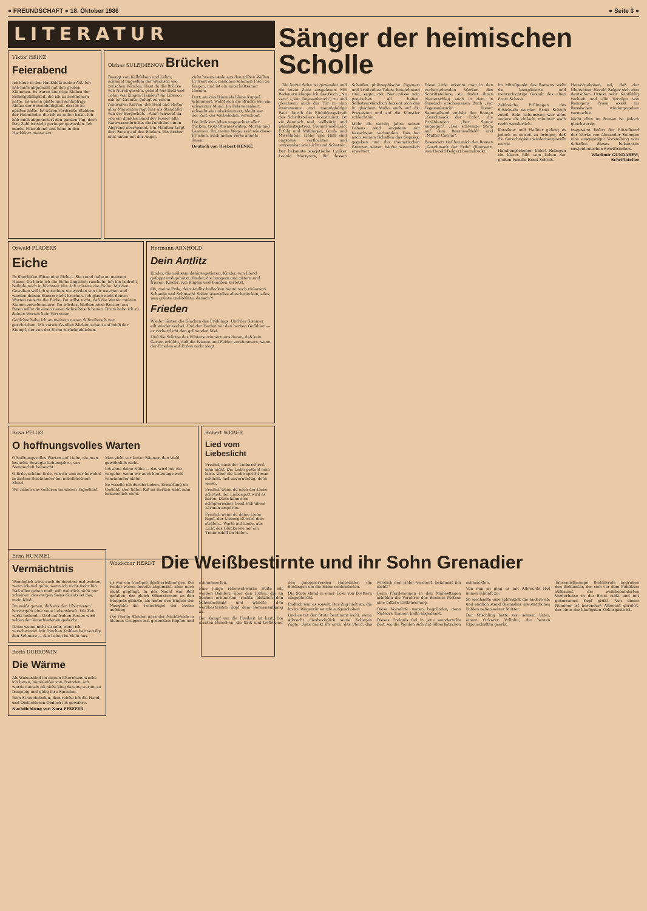● FREUNDSCHAFT ● 18. Oktober 1986 ● Seite 3 ●
LITERATUR
Viktor HEINZ
Feierabend
Ich haue in den Hackklotz meine Axt. Ich hab mich abgemüht mit den groben Stämmen. Es waren knorrige Kloben der Selbstgefälligkeit, die ich zu zerkleinern hatte. Es waren glatte und schlüpfrige Klötze der Scheinheiligkeit, die ich zu spalten hatte. Es waren verdrehte Stubben der Heimtücke, die ich zu roden hatte. Ich hab mich abgerackert den ganzen Tag, doch ihre Zahl ist nicht geringer geworden. Ich mache Feierabend und haue in den Hackklotz meine Axt.
Olshas SULEJMENOW Brücken
Beengt von Kalkfelsen und Lehm, schäumt ungestüm der Wachsch wie zwischen Wänden. Hast du die Brücke von Nurek gesehn, gebaut aus Holz und Lehm von klugen Händen? Im Libanon sah ich Granite, gefügt zu einem römischen Karree, der Held und Reiter aller Maroniten ragt hier als Standbild von der Bergeshöh... Auch schwebt da wie ein dunkles Band der Römer alte Karawanenbrücke, die furchtlos einen Abgrund überspannt. Ein Maultier trägt dort Reisig auf den Rücken. Ein Araber sitzt unten mit der Angel,
zieht braune Aale aus den trüben Wellen. Er freut sich, manchen schönen Fisch zu fangen, und ist ein unterhaltsamer Geselle.
Dort, wo des Himmels blaue Kuppel schimmert, wölbt sich die Brücke wie ein schwarzer Mond. Im Fels verankert, schwebt sie unbekümmert, bleibt von der Zeit, der wirbelnden, verschont.
Die Brücken leben ungeachtet aller Tücken, trotz Sturmeswüten, Muren und Lawinen. Ihr, meine Wege, seid wie diese Brücken, auch meine Verse ähneln ihnen.
Deutsch von Herbert HENKE
Oswald PLADERS
Eiche
Es überliefen Blitze eine Eiche... Sie stand nahe an meinem Hause. Da hörte ich die Eiche ängstlich rascheln: Ich bin bedroht, befinde mich in höchster Not. Ich tröstete die Eiche: Mit den Gewalten will ich sprechen, sie werden von dir weichen und werden deinen Stamm nicht brechen. Ich glaub nicht deinen Worten rauscht die Eiche. Du willst nicht, daß die Wetter meinen Stamm zerschmettern. Du würdest bleiben ohne Bretter, aus ihnen willst du einen neuen Schreibtisch bauen. Drum habe ich zu deinen Worten kein Vertrauen.
Gedichte habe ich an meinem neuen Schreibtisch nun geschrieben. Mit vorwurfsvollen Blicken schaut auf mich der Stumpf, der von der Eiche zurückgeblieben.
Hermann ARNHOLD
Dein Antlitz
Kinder, die mühsam dahinvegetieren, Kinder, von Elend gefoppt und gehetzt. Kinder, die hungern und zittern und frieren, Kinder, von Kugeln und Bomben zerfetzt...
Oh, meine Erde, dein Antlitz beflecken heute noch vielerorts Schande und Schmach! Sollen Atompilze alles bedecken, alles, was grünte und blühte, danach?!
Frieden
Wieder läuten die Glocken des Frühlings. Und der Sommer eilt wieder vorbei. Und der Herbst mit den herben Gefühlen — er verherrlicht den grünenden Mai.
Und die Stürme des Winters erinnern uns daran, daß kein Garten erblüht, daß die Wiesen und Felder verkümmern, wenn der Frieden auf Erden nicht siegt.
Rosa PFLUG
O hoffnungsvolles Warten
O hoffnungsvolles Warten auf Liebe, die man braucht. Bewegte Lebensjahre, von Sommerluft behaucht.
O Erde, schöne Erde, von dir und mir bewohnt in zartem Beieinander bei nebelbleichem Mond.
Wir haben uns verloren im wirren Tageslicht.
Man sieht vor lauter Bäumen den Wald gewöhnlich nicht.
Ich ahne deine Nähe — das wird mir nie vergehn, wenn wir auch heutzutage weit voneinander stehn.
So wandle ich durchs Leben, Erwartung im Gesicht. Den tiefen Riß im Herzen sieht man bekanntlich nicht.
Robert WEBER
Lied vom Liebeslicht
Freund, nach der Liebe schreit man nicht. Die Liebe gesteht man leise. Über die Liebe spricht man schlicht, fast unvernünftig, doch weise.
Freund, wenn du nach der Liebe schreist, der Liebesgott wird es hören. Dann kann sein schöpferischer Geist sich übers Lärmen empören.
Freund, wenn du deine Liebe lügst, der Liebesgott wird dich strafen... Warte auf Liebe, aus Licht des Glücks wie auf ein Traumschiff im Hafen.
Sänger der heimischen Scholle
...Die letzte Seite ist gewendet und die letzte Zeile ausgelesen. Mit Bedauern klappe ich das Buch „Na sare" („Vor Tagesanbruch") zu und gleichsam auch die Tür in eine interessante und mannigfaltige Welt. Durch die Einbildungskraft des Schriftstellers konstruiert, ist sie dennoch real, vollblütig und wahrheitsgetreu; Freund und Leid, Erfolg und Mißlingen, Groß- und Missetaten, Liebe und Haß sind engstens verflochten und untrennbar wie Licht und Schatten.
Der bekannte sowjetische Lyriker Leonid Martynow, für dessen Schaffen philosophische Eigenart und kraftvolles Talent bezeichnend sind, sagte, der Poet müsse sein poetisches All haben. Selbstverständlich bezieht sich das in gleichem Maße auch auf die Prosaisten und auf die Künstler schlechthin.
Mehr als vierzig Jahre seines Lebens sind engstens mit Kasachstan verbunden. Das hat auch seinem Schaffen das Gepräge gegeben und die thematischen Grenzen seiner Werke wesentlich erweitert.
Diese Linie erkennt man in den vorhergehenden Werken des Schriftstellers, sie findet ihren Niederschlag auch in dem in Russisch erschienenen Buch „Vor Tagesanbruch". Dieser Sammelband enthält den Roman „Geschmack der Erde", die Erzählungen „Der Sonne entgegen", „Der schwarze Stein auf dem Baumwollfeld" und „Mutter Cäcilie".
Besonders tief hat mich der Roman „Geschmack der Erde" (übersetzt von Herold Belger) beeindruckt.
Im Mittelpunkt des Romans steht die komplizierte und mehrschichtige Gestalt des alten Ernst Schroh.
Zahlreiche Prüfungen des Schicksals wurden Ernst Schroh zuteil. Sein Lebensweg war alles andere als einfach, mitunter auch recht wunderlich.
Korolkow und Haffner gelang es jedoch es soweit zu bringen, daß die Gerechtigkeit wiederhergestellt wurde.
Handlungsebenen liefert Reimgen ein klares Bild vom Leben der großen Familie Ernst Schroh.
Hervorgehoben sei, daß der Übersetzer Herold Belger sich zum deutschen Urtext sehr feinfühlig verhielt und alle Vorzüge von Reimgens Prosa exakt im Russischen wiedergegeben vermochte.
Nicht alles im Roman ist jedoch gleichwertig.
Insgesamt liefert der Einzelband der Werke von Alexander Reimgen eine ausgeprägte Vorstellung vom Schaffen dieses bekannten sowjetdeutschen Schriftstellers.
Wladimir GUNDAREW, Schriftsteller
Erna HUMMEL
Vermächtnis
Womöglich wirst auch du dereinst mal weinen, wenn ich mal gehe, wenn ich nicht mehr bin. Daß alles gehen muß, will wahrlich nicht nur scheinen: des ew'gen Seins Gesetz ist das, mein Kind.
Du weißt genau, daß aus den Überresten hervorgeht eine neue Lebenskraft. Die Zeit wirkt heilend... Und auf frohen Festen wird selten der Verschiedenen gedacht...
Drum weine nicht zu sehr, wenn ich verschwinde! Mit frischen Kräften hab vertilgt den Schmerz — das Leben ist nicht aus.
Boris DUBROWIN
Die Wärme
Als Waisenkind im eignen Elternhaus wuchs ich heran, bemitleidet von Fremden. Ich wurde damals oft nicht klug daraus, warum so freigebig und gütig ihre Spenden.
Dem Strauchelnden, dem reiche ich die Hand, und Obdachlosen Obdach ich gewähre.
Nachdichtung von Nora PFEFFER
Woldemar HERDT
Die Weißbestirnte und ihr Sohn Grenadier
Es war ein frostiger Spätherbstmorgen. Die Felder waren bereits abgemäht, aber noch nicht gepflügt. In der Nacht war Reif gefallen, der gleich Silbersternen an den Stoppeln glänzte, als hinter den Hügeln der Mongolei die Feuerkugel der Sonne aufstieg.
Die Pferde standen nach der Nachtweide in kleinen Gruppen mit gesenkten Köpfen und schlummerten.
Eine junge rabenschwarze Stute mit weißen Bändern über den Hufen, die an Socken erinnerten, reckte plötzlich den Schwanenhals und wandte den weißbestirnten Kopf dem Sonnenaufgang zu.
Der Kampf um die Freiheit ist hart. Die starken Burschen, die flink und treffsicher den galoppierenden Halbwilden die Schlingen um die Hälse schleuderten.
Die Stute stand in einer Ecke von Brettern eingepfercht.
Endlich war es soweit. Der Zug hielt an, die breite Wagentür wurde aufgeschoben.
Und es tat der Stute bestimmt wohl, wenn Albrecht diesbezüglich seine Kollegen rügte: „Was denkt ihr euch: das Pferd, das wirklich den Hafer verdient, bekommt ihn nicht!"
Beim Pferderennen in den Maifesttagen erlebten die Verehrer des Renners Meteor eine bittere Enttäuschung.
Diese Vorwürfe waren begründet, denn Meteors Trainer, halte abgedankt.
Dieses Ereignis fiel in jene wundervolle Zeit, wo die Weiden sich mit Silberkätzchen schmückten.
Von nun an ging es mit Albrechts Hof immer lebhaft zu.
So wechselte eine Jahreszeit die andere ab, und endlich stand Grenadier als stattliches Fohlen neben seiner Mutter.
Der Mischling hatte von seinem Vater, einem Orlower Vollblut, die besten Eigenschaften geerbt.
Tausendstimmige Beifallsrufe begrüßen den Zirkusstar, der sich vor dem Publikum aufbäumt, die weißbebänderten Vorderbeine in die Brust reißt und mit gehorsamen Kopf grüßt. Von dieser Nummer ist besonders Albrecht gerührt, der einer der häufigsten Zirkusgäste ist.